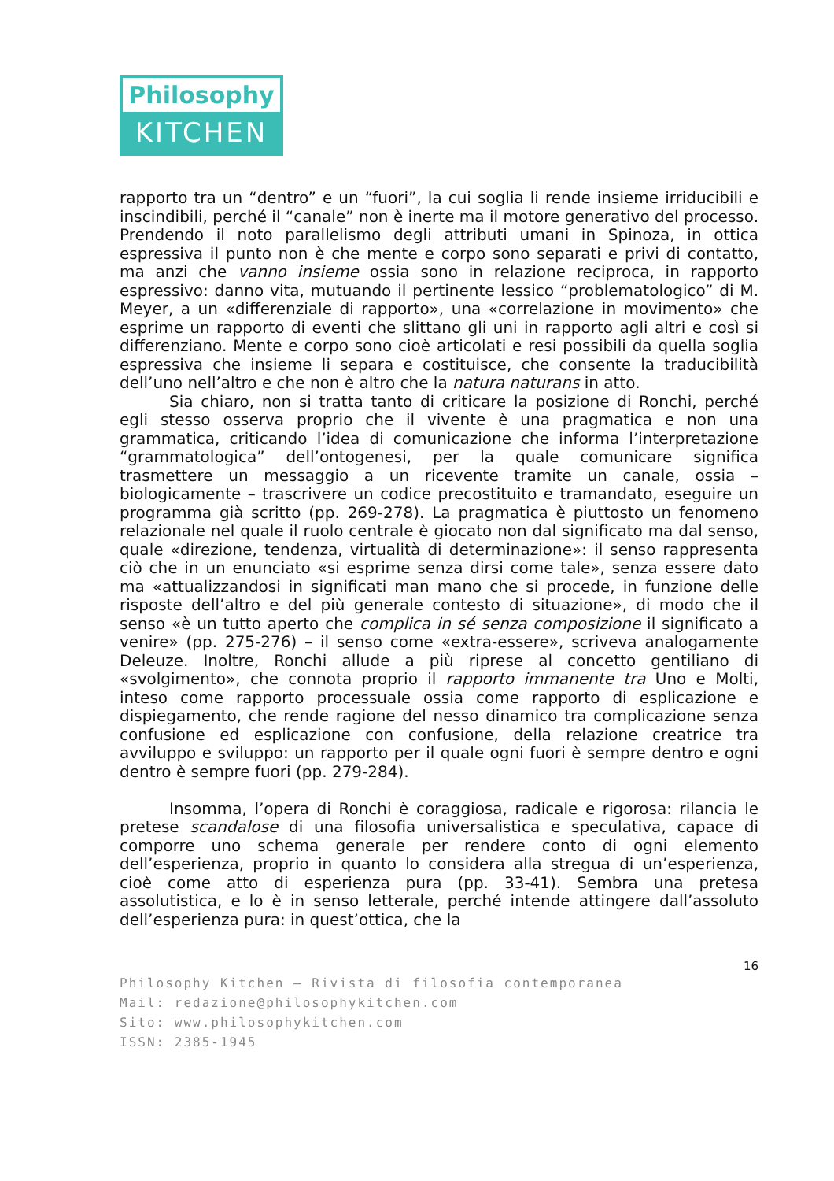Philosophy
KITCHEN
rapporto tra un “dentro” e un “fuori”, la cui soglia li rende insieme irriducibili e inscindibili, perché il “canale” non è inerte ma il motore generativo del processo. Prendendo il noto parallelismo degli attributi umani in Spinoza, in ottica espressiva il punto non è che mente e corpo sono separati e privi di contatto, ma anzi che vanno insieme ossia sono in relazione reciproca, in rapporto espressivo: danno vita, mutuando il pertinente lessico “problematologico” di M. Meyer, a un «differenziale di rapporto», una «correlazione in movimento» che esprime un rapporto di eventi che slittano gli uni in rapporto agli altri e così si differenziano. Mente e corpo sono cioè articolati e resi possibili da quella soglia espressiva che insieme li separa e costituisce, che consente la traducibilità dell’uno nell’altro e che non è altro che la natura naturans in atto.
Sia chiaro, non si tratta tanto di criticare la posizione di Ronchi, perché egli stesso osserva proprio che il vivente è una pragmatica e non una grammatica, criticando l’idea di comunicazione che informa l’interpretazione “grammatologica” dell’ontogenesi, per la quale comunicare significa trasmettere un messaggio a un ricevente tramite un canale, ossia – biologicamente – trascrivere un codice precostituito e tramandato, eseguire un programma già scritto (pp. 269-278). La pragmatica è piuttosto un fenomeno relazionale nel quale il ruolo centrale è giocato non dal significato ma dal senso, quale «direzione, tendenza, virtualità di determinazione»: il senso rappresenta ciò che in un enunciato «si esprime senza dirsi come tale», senza essere dato ma «attualizzandosi in significati man mano che si procede, in funzione delle risposte dell’altro e del più generale contesto di situazione», di modo che il senso «è un tutto aperto che complica in sé senza composizione il significato a venire» (pp. 275-276) – il senso come «extra-essere», scriveva analogamente Deleuze. Inoltre, Ronchi allude a più riprese al concetto gentiliano di «svolgimento», che connota proprio il rapporto immanente tra Uno e Molti, inteso come rapporto processuale ossia come rapporto di esplicazione e dispiegamento, che rende ragione del nesso dinamico tra complicazione senza confusione ed esplicazione con confusione, della relazione creatrice tra avviluppo e sviluppo: un rapporto per il quale ogni fuori è sempre dentro e ogni dentro è sempre fuori (pp. 279-284).
Insomma, l’opera di Ronchi è coraggiosa, radicale e rigorosa: rilancia le pretese scandalose di una filosofia universalistica e speculativa, capace di comporre uno schema generale per rendere conto di ogni elemento dell’esperienza, proprio in quanto lo considera alla stregua di un’esperienza, cioè come atto di esperienza pura (pp. 33-41). Sembra una pretesa assolutistica, e lo è in senso letterale, perché intende attingere dall’assoluto dell’esperienza pura: in quest’ottica, che la
16
Philosophy Kitchen – Rivista di filosofia contemporanea
Mail: redazione@philosophykitchen.com
Sito: www.philosophykitchen.com
ISSN: 2385-1945